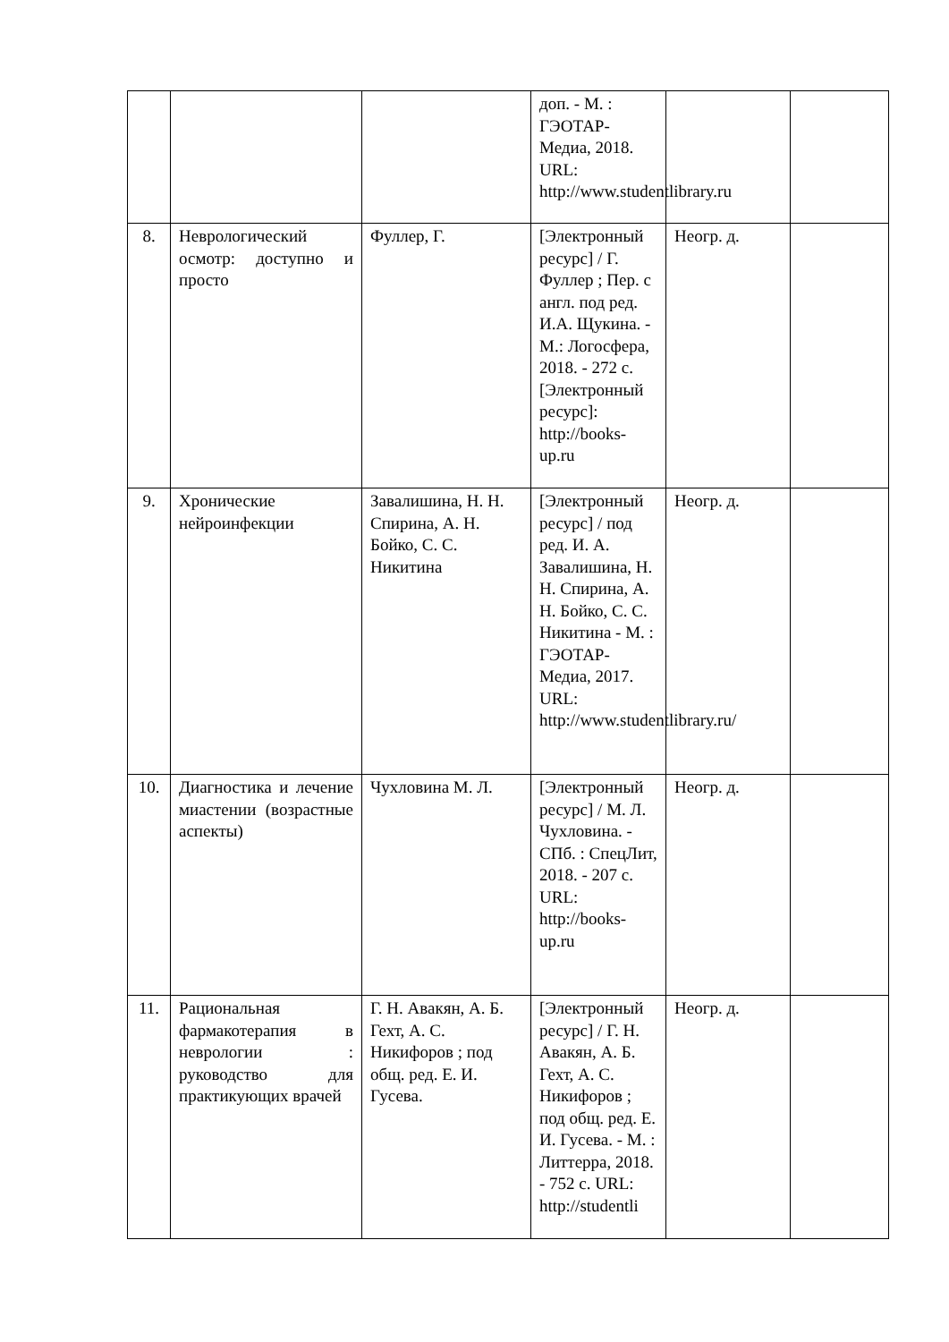| | | | доп. - М. : ГЭОТАР-Медиа, 2018. URL: http://www.studentlibrary.ru | | |
| 8. | Неврологический осмотр: доступно и просто | Фуллер, Г. | [Электронный ресурс] / Г. Фуллер ; Пер. с англ. под ред. И.А. Щукина. - М.: Логосфера, 2018. - 272 с. [Электронный ресурс]: http://books-up.ru | Неогр. д. | |
| 9. | Хронические нейроинфекции | Завалишина, Н. Н. Спирина, А. Н. Бойко, С. С. Никитина | [Электронный ресурс] / под ред. И. А. Завалишина, Н. Н. Спирина, А. Н. Бойко, С. С. Никитина - М. : ГЭОТАР-Медиа, 2017. URL: http://www.studentlibrary.ru/ | Неогр. д. | |
| 10. | Диагностика и лечение миастении (возрастные аспекты) | Чухловина М. Л. | [Электронный ресурс] / М. Л. Чухловина. - СПб. : СпецЛит, 2018. - 207 с. URL: http://books-up.ru | Неогр. д. | |
| 11. | Рациональная фармакотерапия в неврологии : руководство для практикующих врачей | Г. Н. Авакян, А. Б. Гехт, А. С. Никифоров ; под общ. ред. Е. И. Гусева. | [Электронный ресурс] / Г. Н. Авакян, А. Б. Гехт, А. С. Никифоров ; под общ. ред. Е. И. Гусева. - М. : Литтерра, 2018. - 752 с. URL: http://studentli | Неогр. д. | |